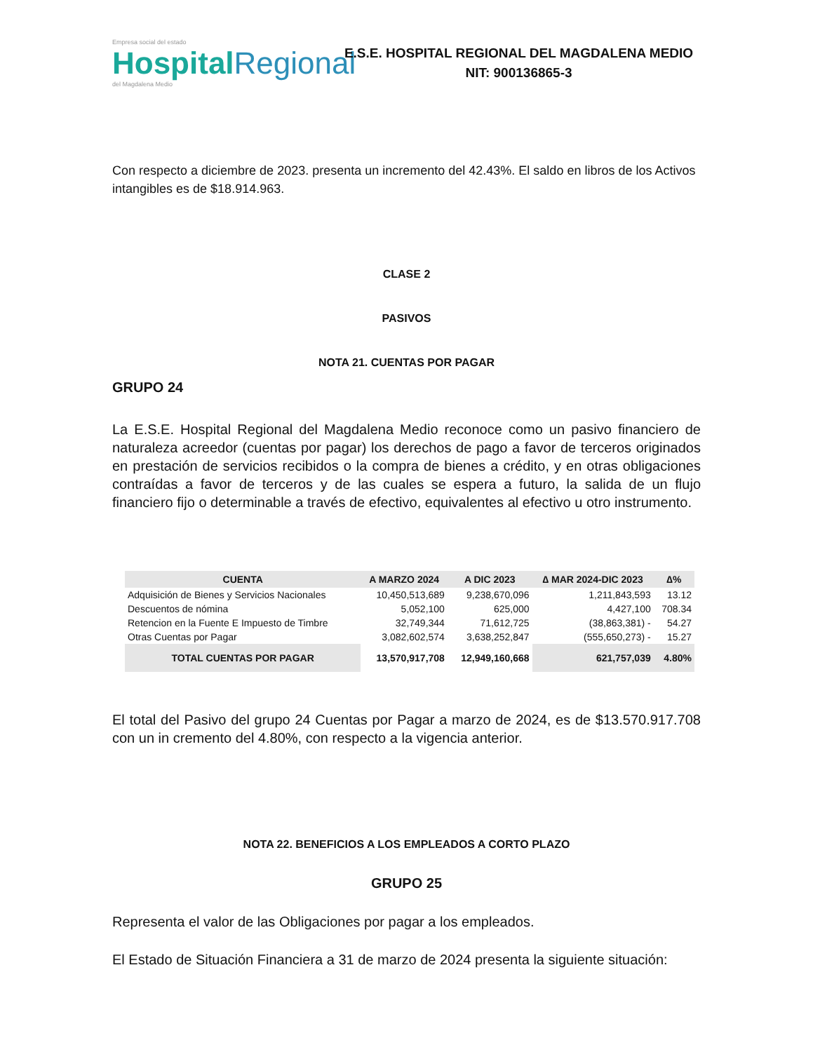Empresa social del estado
HospitalRegional
del Magdalena Medio
E.S.E. HOSPITAL REGIONAL DEL MAGDALENA MEDIO
NIT: 900136865-3
Con respecto a diciembre de 2023. presenta un incremento del 42.43%. El saldo en libros de los Activos intangibles es de $18.914.963.
CLASE 2
PASIVOS
NOTA 21. CUENTAS POR PAGAR
GRUPO 24
La E.S.E. Hospital Regional del Magdalena Medio reconoce como un pasivo financiero de naturaleza acreedor (cuentas por pagar) los derechos de pago a favor de terceros originados en prestación de servicios recibidos o la compra de bienes a crédito, y en otras obligaciones contraídas a favor de terceros y de las cuales se espera a futuro, la salida de un flujo financiero fijo o determinable a través de efectivo, equivalentes al efectivo u otro instrumento.
| CUENTA | A MARZO 2024 | A DIC 2023 | ∆ MAR 2024-DIC 2023 | ∆% |
| --- | --- | --- | --- | --- |
| Adquisición de Bienes y Servicios Nacionales | 10,450,513,689 | 9,238,670,096 | 1,211,843,593 | 13.12 |
| Descuentos de nómina | 5,052,100 | 625,000 | 4,427,100 | 708.34 |
| Retencion en la Fuente E Impuesto de Timbre | 32,749,344 | 71,612,725 | (38,863,381) - | 54.27 |
| Otras Cuentas por Pagar | 3,082,602,574 | 3,638,252,847 | (555,650,273) - | 15.27 |
| TOTAL CUENTAS POR PAGAR | 13,570,917,708 | 12,949,160,668 | 621,757,039 | 4.80% |
El total del Pasivo del grupo 24 Cuentas por Pagar a marzo de 2024, es de $13.570.917.708 con un in cremento del 4.80%, con respecto a la vigencia anterior.
NOTA 22. BENEFICIOS A LOS EMPLEADOS A CORTO PLAZO
GRUPO 25
Representa el valor de las Obligaciones por pagar a los empleados.
El Estado de Situación Financiera a 31 de marzo de 2024 presenta la siguiente situación: